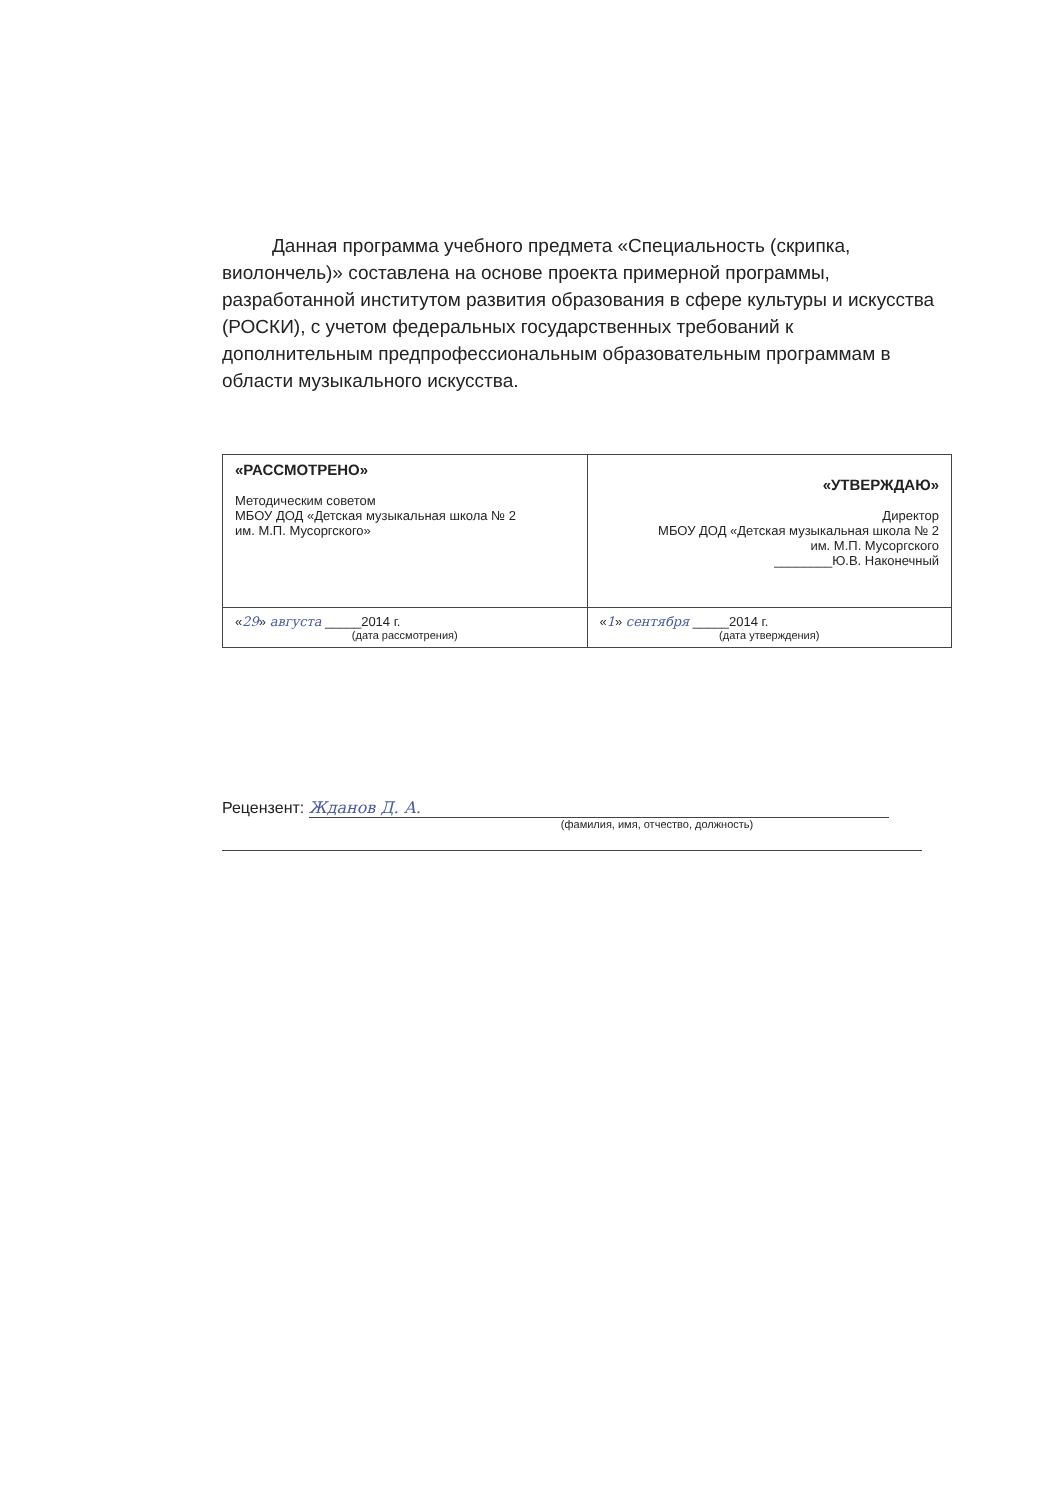Данная программа учебного предмета «Специальность (скрипка, виолончель)» составлена на основе проекта примерной программы, разработанной институтом развития образования в сфере культуры и искусства (РОСКИ), с учетом федеральных государственных требований к дополнительным предпрофессиональным образовательным программам в области музыкального искусства.
| «РАССМОТРЕНО» Методическим советом МБОУ ДОД «Детская музыкальная школа № 2 им. М.П. Мусоргского» | «УТВЕРЖДАЮ» Директор МБОУ ДОД «Детская музыкальная школа № 2 им. М.П. Мусоргского ________Ю.В. Наконечный |
| « 29 » августа _____2014 г. (дата рассмотрения) | « 1 » сентября _____2014 г. (дата утверждения) |
Рецензент: Жданов Д. А.
(фамилия, имя, отчество, должность)